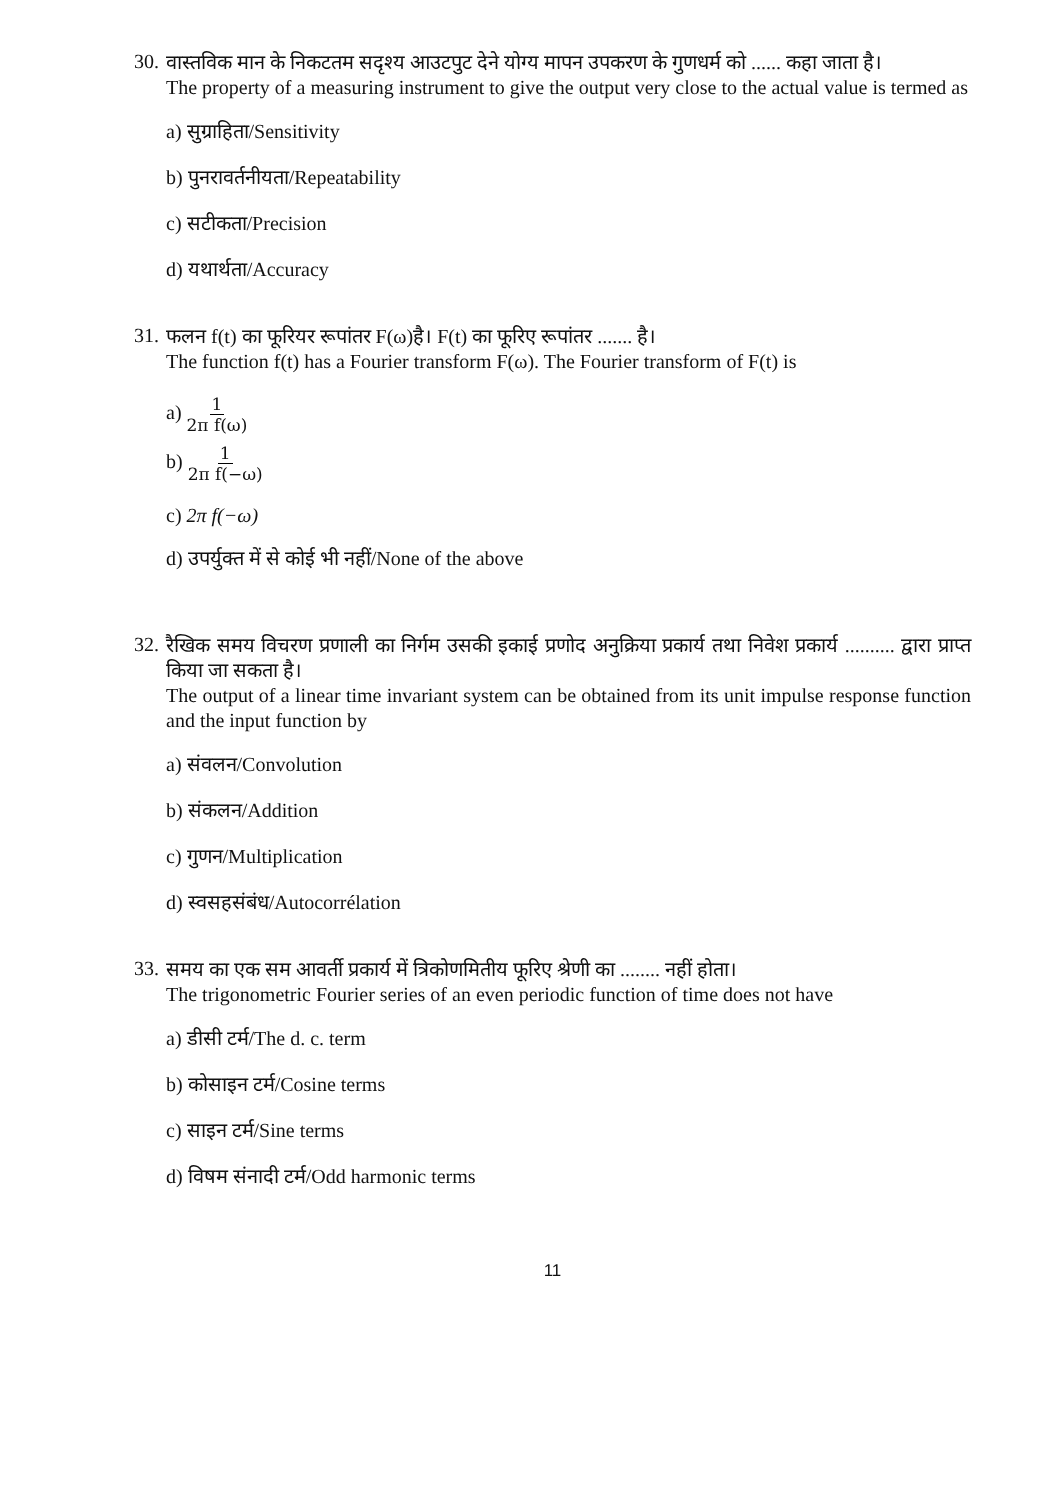30.
वास्तविक मान के निकटतम सदृश्य आउटपुट देने योग्य मापन उपकरण के गुणधर्म को ...... कहा जाता है।
The property of a measuring instrument to give the output very close to the actual value is termed as
a) सुग्राहिता/Sensitivity
b) पुनरावर्तनीयता/Repeatability
c) सटीकता/Precision
d) यथार्थता/Accuracy
31.
फलन f(t) का फूरियर रूपांतर F(ω)है। F(t) का फूरिए रूपांतर ....... है।
The function f(t) has a Fourier transform F(ω). The Fourier transform of F(t) is
a) 1 2π f(ω)
b) 1 2π f(−ω)
c) 2π f(−ω)
d) उपर्युक्त में से कोई भी नहीं/None of the above
32.
रैखिक समय विचरण प्रणाली का निर्गम उसकी इकाई प्रणोद अनुक्रिया प्रकार्य तथा निवेश प्रकार्य .......... द्वारा प्राप्त किया जा सकता है।
The output of a linear time invariant system can be obtained from its unit impulse response function and the input function by
a) संवलन/Convolution
b) संकलन/Addition
c) गुणन/Multiplication
d) स्वसहसंबंध/Autocorrélation
33.
समय का एक सम आवर्ती प्रकार्य में त्रिकोणमितीय फूरिए श्रेणी का ........ नहीं होता।
The trigonometric Fourier series of an even periodic function of time does not have
a) डीसी टर्म/The d. c. term
b) कोसाइन टर्म/Cosine terms
c) साइन टर्म/Sine terms
d) विषम संनादी टर्म/Odd harmonic terms
11